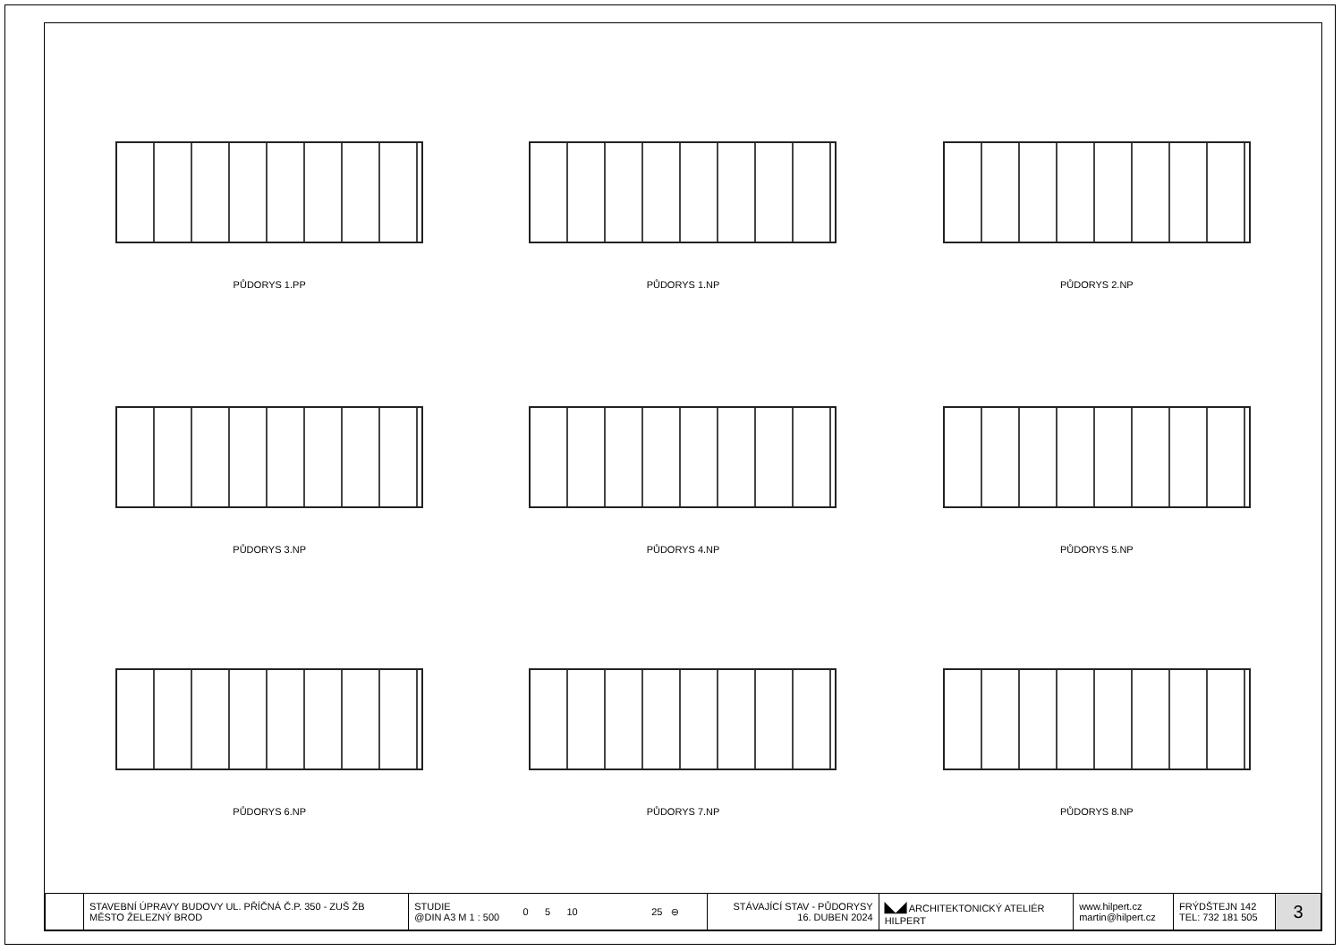PŮDORYS 1.PP
PŮDORYS 1.NP
PŮDORYS 2.NP
PŮDORYS 3.NP
PŮDORYS 4.NP
PŮDORYS 5.NP
PŮDORYS 6.NP
PŮDORYS 7.NP
PŮDORYS 8.NP
| | STAVEBNÍ ÚPRAVY BUDOVY UL. PŘÍČNÁ Č.P. 350 - ZUŠ ŽB MĚSTO ŽELEZNÝ BROD | STUDIE @DIN A3 M 1 : 500 | 0 5 10 25 ⊖ | STÁVAJÍCÍ STAV - PŮDORYSY 16. DUBEN 2024 | ◣◢ ARCHITEKTONICKÝ ATELIÉR HILPERT | www.hilpert.cz martin@hilpert.cz | FRÝDŠTEJN 142 TEL: 732 181 505 | 3 |